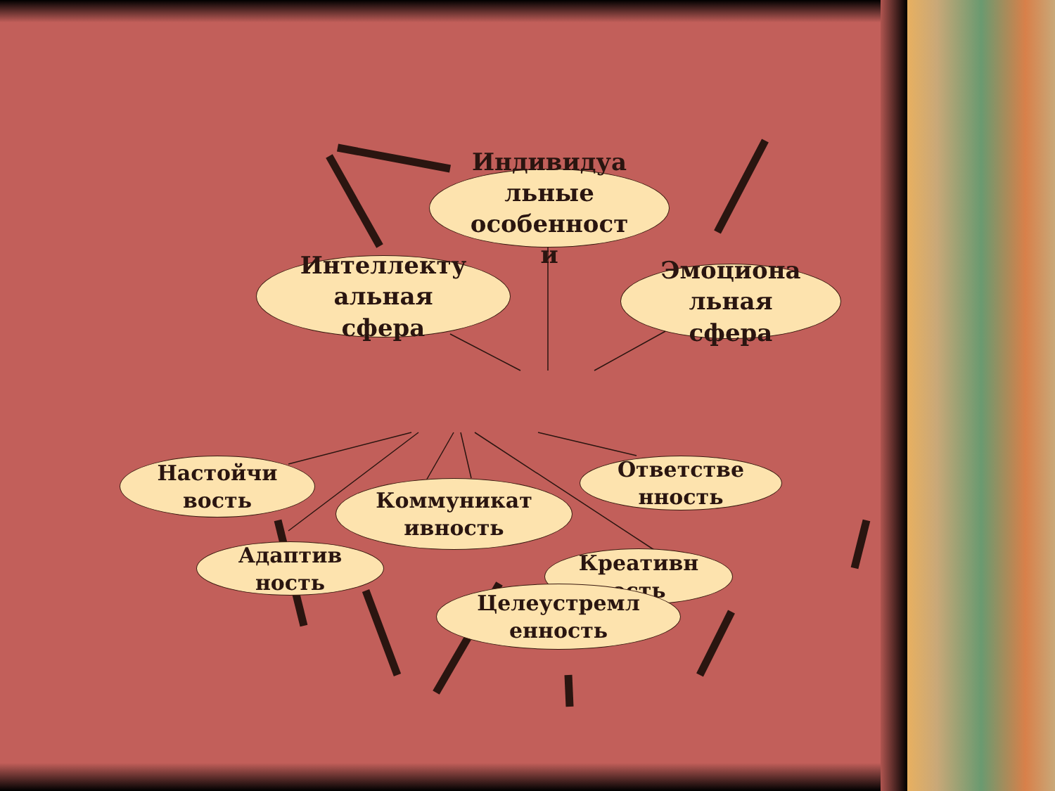Индивидуа
льные
особенност
и
Интеллекту
альная
сфера
Эмоциона
льная
сфера
Настойчи
вость
Ответстве
нность
Коммуникат
ивность
Адаптив
ность
Креативн
ость
Целеустремл
енность